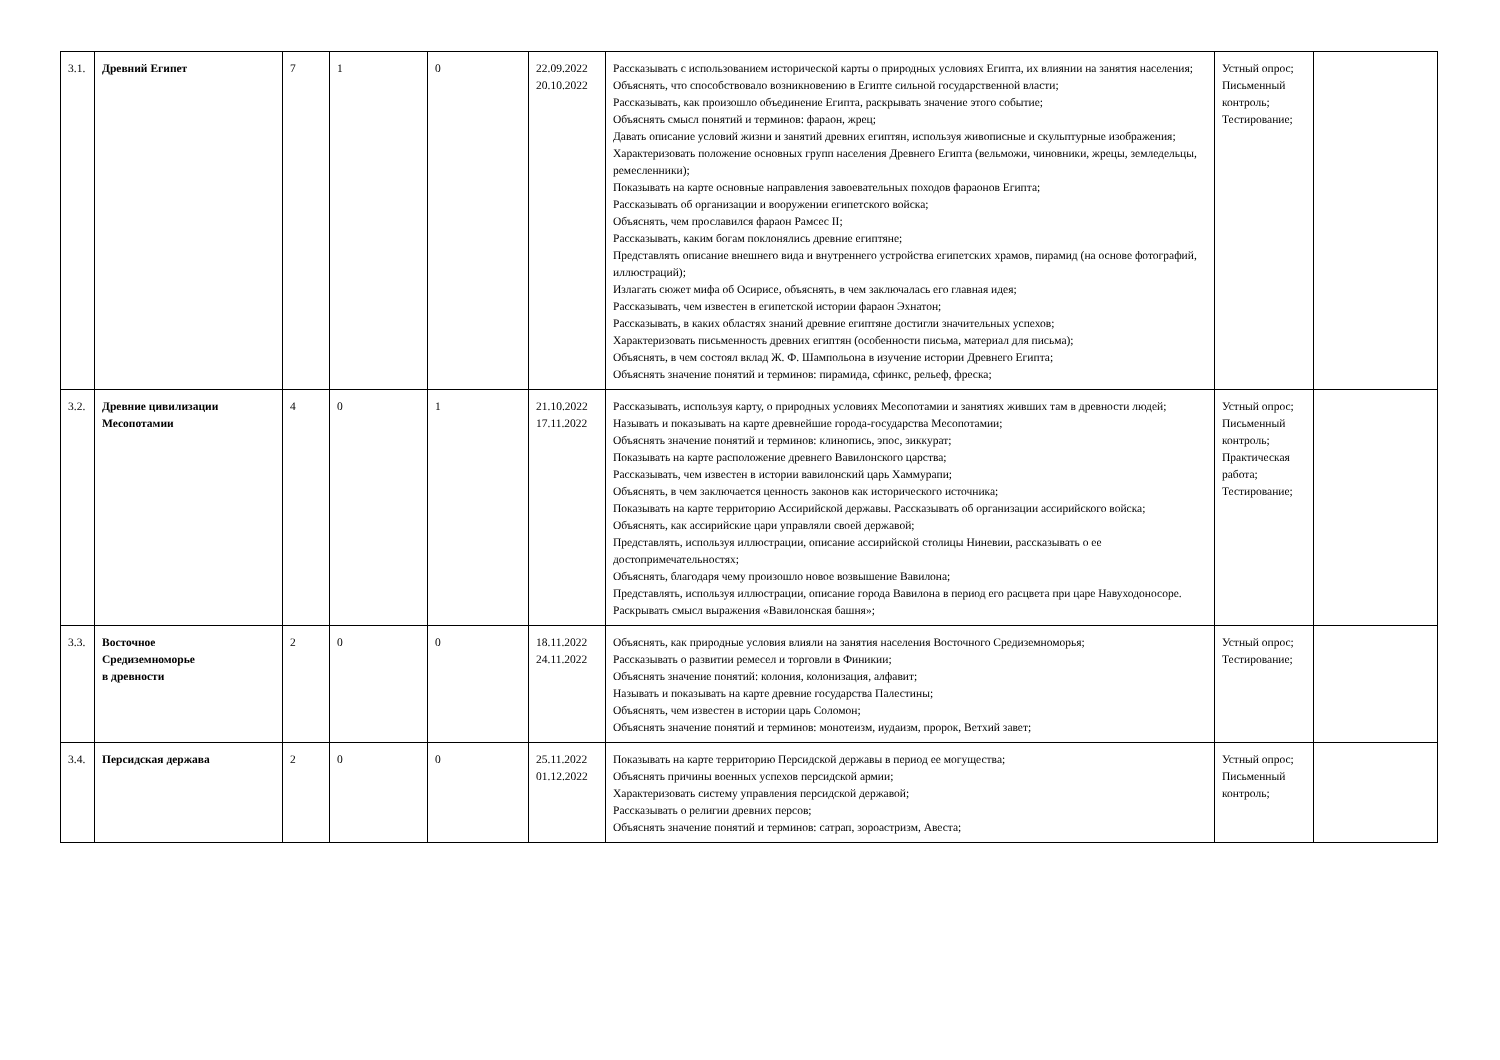| 3.1. | Древний Египет | 7 | 1 | 0 | 22.09.2022 20.10.2022 | Рассказывать с использованием исторической карты о природных условиях Египта, их влиянии на занятия населения; Объяснять, что способствовало возникновению в Египте сильной государственной власти; Рассказывать, как произошло объединение Египта, раскрывать значение этого событие; Объяснять смысл понятий и терминов: фараон, жрец; Давать описание условий жизни и занятий древних египтян, используя живописные и скульптурные изображения; Характеризовать положение основных групп населения Древнего Египта (вельможи, чиновники, жрецы, земледельцы, ремесленники); Показывать на карте основные направления завоевательных походов фараонов Египта; Рассказывать об организации и вооружении египетского войска; Объяснять, чем прославился фараон Рамсес II; Рассказывать, каким богам поклонялись древние египтяне; Представлять описание внешнего вида и внутреннего устройства египетских храмов, пирамид (на основе фотографий, иллюстраций); Излагать сюжет мифа об Осирисе, объяснять, в чем заключалась его главная идея; Рассказывать, чем известен в египетской истории фараон Эхнатон; Рассказывать, в каких областях знаний древние египтяне достигли значительных успехов; Характеризовать письменность древних египтян (особенности письма, материал для письма); Объяснять, в чем состоял вклад Ж. Ф. Шампольона в изучение истории Древнего Египта; Объяснять значение понятий и терминов: пирамида, сфинкс, рельеф, фреска; | Устный опрос; Письменный контроль; Тестирование; | |
| 3.2. | Древние цивилизации Месопотамии | 4 | 0 | 1 | 21.10.2022 17.11.2022 | Рассказывать, используя карту, о природных условиях Месопотамии и занятиях живших там в древности людей; Называть и показывать на карте древнейшие города-государства Месопотамии; Объяснять значение понятий и терминов: клинопись, эпос, зиккурат; Показывать на карте расположение древнего Вавилонского царства; Рассказывать, чем известен в истории вавилонский царь Хаммурапи; Объяснять, в чем заключается ценность законов как исторического источника; Показывать на карте территорию Ассирийской державы. Рассказывать об организации ассирийского войска; Объяснять, как ассирийские цари управляли своей державой; Представлять, используя иллюстрации, описание ассирийской столицы Ниневии, рассказывать о ее достопримечательностях; Объяснять, благодаря чему произошло новое возвышение Вавилона; Представлять, используя иллюстрации, описание города Вавилона в период его расцвета при царе Навуходоносоре. Раскрывать смысл выражения «Вавилонская башня»; | Устный опрос; Письменный контроль; Практическая работа; Тестирование; | |
| 3.3. | Восточное Средиземноморье в древности | 2 | 0 | 0 | 18.11.2022 24.11.2022 | Объяснять, как природные условия влияли на занятия населения Восточного Средиземноморья; Рассказывать о развитии ремесел и торговли в Финикии; Объяснять значение понятий: колония, колонизация, алфавит; Называть и показывать на карте древние государства Палестины; Объяснять, чем известен в истории царь Соломон; Объяснять значение понятий и терминов: монотеизм, иудаизм, пророк, Ветхий завет; | Устный опрос; Тестирование; | |
| 3.4. | Персидская держава | 2 | 0 | 0 | 25.11.2022 01.12.2022 | Показывать на карте территорию Персидской державы в период ее могущества; Объяснять причины военных успехов персидской армии; Характеризовать систему управления персидской державой; Рассказывать о религии древних персов; Объяснять значение понятий и терминов: сатрап, зороастризм, Авеста; | Устный опрос; Письменный контроль; | |